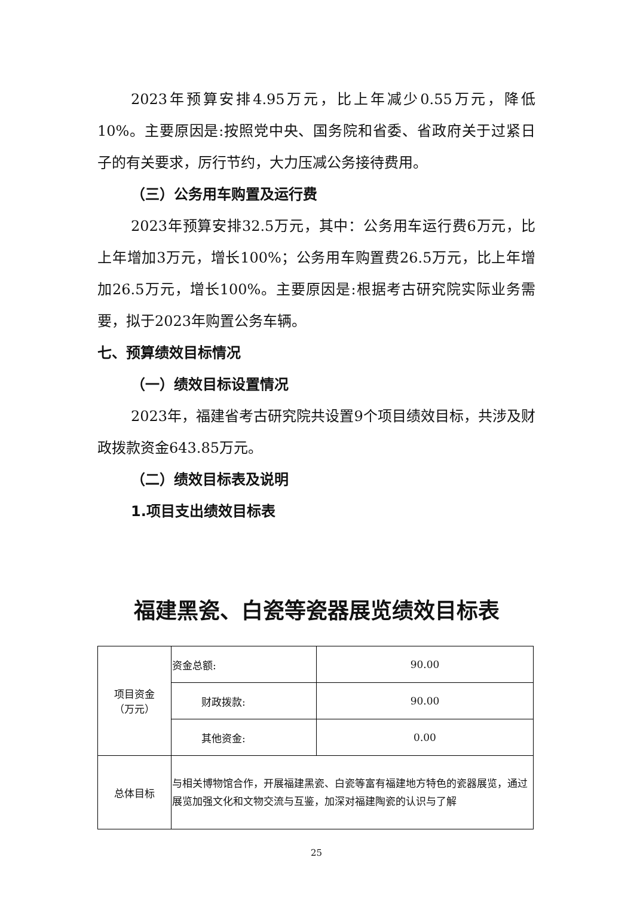2023年预算安排4.95万元，比上年减少0.55万元，降低10%。主要原因是:按照党中央、国务院和省委、省政府关于过紧日子的有关要求，厉行节约，大力压减公务接待费用。
（三）公务用车购置及运行费
2023年预算安排32.5万元，其中：公务用车运行费6万元，比上年增加3万元，增长100%；公务用车购置费26.5万元，比上年增加26.5万元，增长100%。主要原因是:根据考古研究院实际业务需要，拟于2023年购置公务车辆。
七、预算绩效目标情况
（一）绩效目标设置情况
2023年，福建省考古研究院共设置9个项目绩效目标，共涉及财政拨款资金643.85万元。
（二）绩效目标表及说明
1.项目支出绩效目标表
福建黑瓷、白瓷等瓷器展览绩效目标表
| 项目资金 （万元） | 资金总额: | 90.00 |
| | 财政拨款: | 90.00 |
| | 其他资金: | 0.00 |
| 总体目标 | 与相关博物馆合作，开展福建黑瓷、白瓷等富有福建地方特色的瓷器展览，通过展览加强文化和文物交流与互鉴，加深对福建陶瓷的认识与了解 | |
25